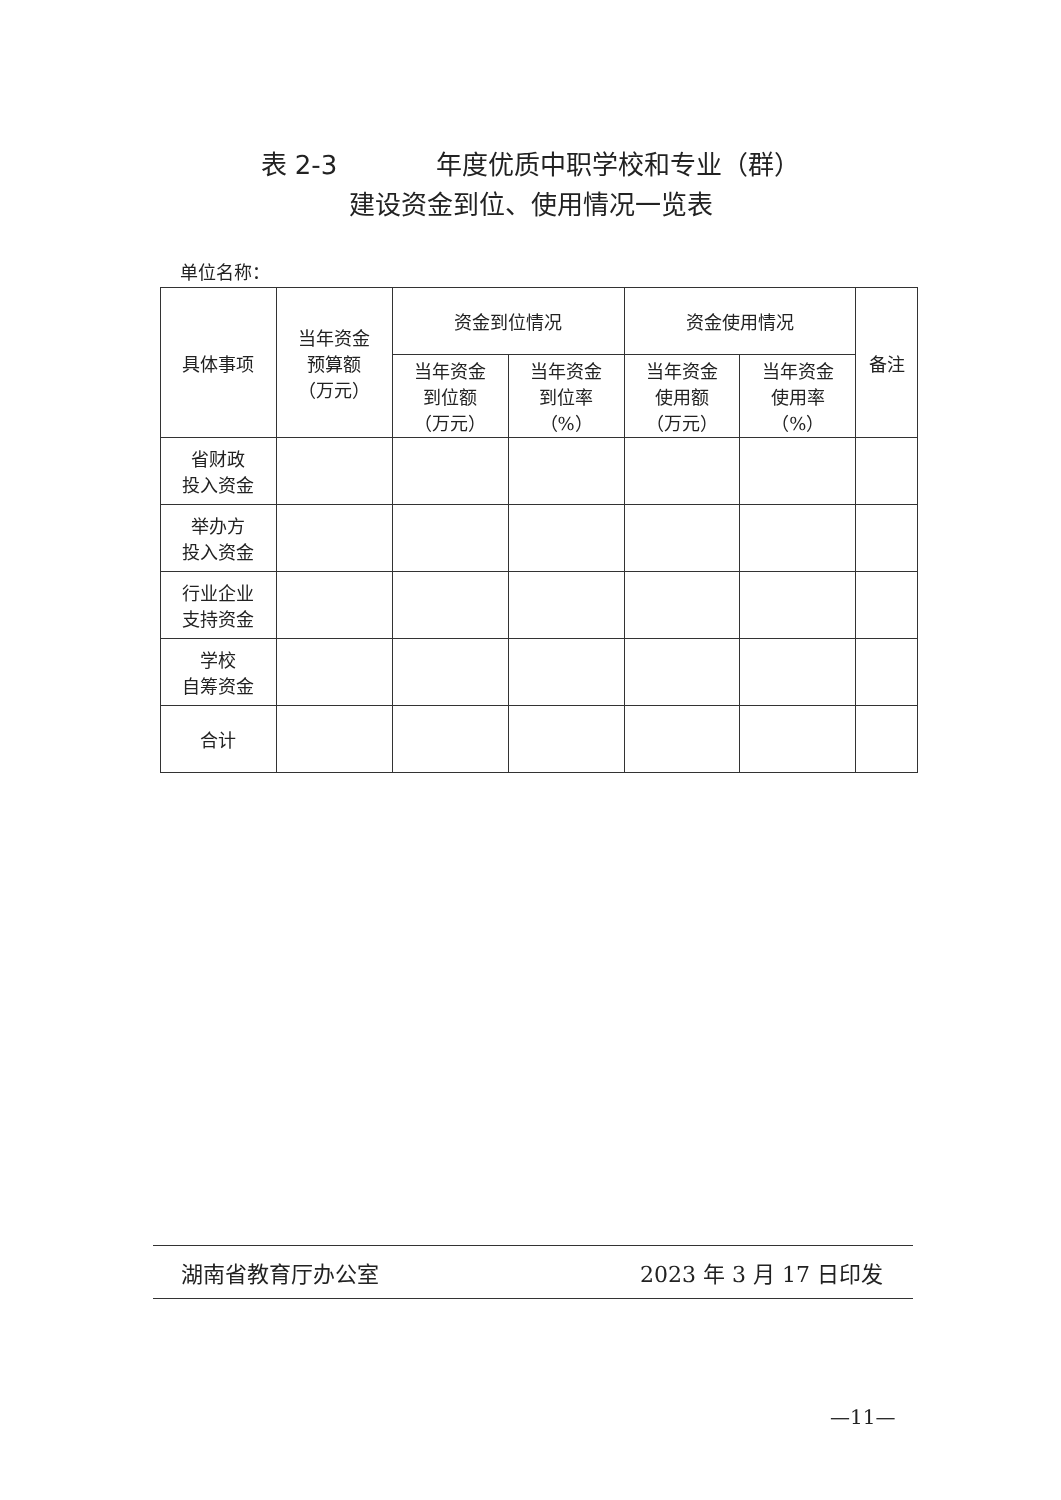表 2-3 年度优质中职学校和专业（群）
建设资金到位、使用情况一览表
单位名称：
| 具体事项 | 当年资金 预算额 （万元） | 资金到位情况 | | 资金使用情况 | | 备注 |
| --- | --- | --- | --- | --- | --- | --- |
| | | 当年资金 到位额 （万元） | 当年资金 到位率 （%） | 当年资金 使用额 （万元） | 当年资金 使用率 （%） | |
| 省财政 投入资金 | | | | | | |
| 举办方 投入资金 | | | | | | |
| 行业企业 支持资金 | | | | | | |
| 学校 自筹资金 | | | | | | |
| 合计 | | | | | | |
湖南省教育厅办公室 2023 年 3 月 17 日印发
—11—